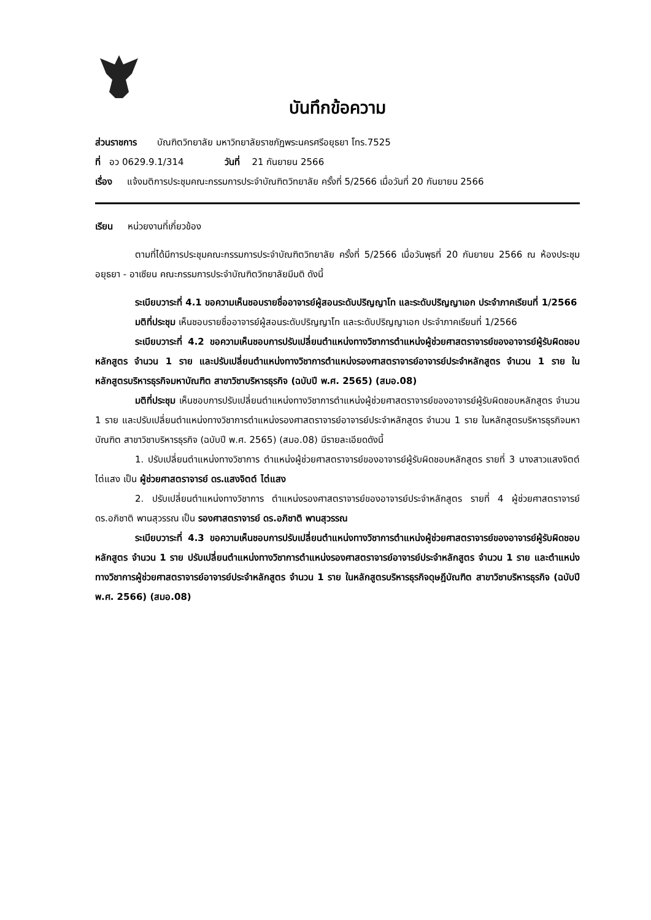บันทึกข้อความ
ส่วนราชการ บัณฑิตวิทยาลัย มหาวิทยาลัยราชภัฏพระนครศรีอยุธยา โทร.7525
ที่ อว 0629.9.1/314 วันที่ 21 กันยายน 2566
เรื่อง แจ้งมติการประชุมคณะกรรมการประจำบัณฑิตวิทยาลัย ครั้งที่ 5/2566 เมื่อวันที่ 20 กันยายน 2566
เรียน หน่วยงานที่เกี่ยวข้อง
ตามที่ได้มีการประชุมคณะกรรมการประจำบัณฑิตวิทยาลัย ครั้งที่ 5/2566 เมื่อวันพุธที่ 20 กันยายน 2566 ณ ห้องประชุมอยุธยา - อาเซียน คณะกรรมการประจำบัณฑิตวิทยาลัยมีมติ ดังนี้
ระเบียบวาระที่ 4.1 ขอความเห็นชอบรายชื่ออาจารย์ผู้สอนระดับปริญญาโท และระดับปริญญาเอก ประจำภาคเรียนที่ 1/2566
มติที่ประชุม เห็นชอบรายชื่ออาจารย์ผู้สอนระดับปริญญาโท และระดับปริญญาเอก ประจำภาคเรียนที่ 1/2566
ระเบียบวาระที่ 4.2 ขอความเห็นชอบการปรับเปลี่ยนตำแหน่งทางวิชาการตำแหน่งผู้ช่วยศาสตราจารย์ของอาจารย์ผู้รับผิดชอบหลักสูตร จำนวน 1 ราย และปรับเปลี่ยนตำแหน่งทางวิชาการตำแหน่งรองศาสตราจารย์อาจารย์ประจำหลักสูตร จำนวน 1 ราย ในหลักสูตรบริหารธุรกิจมหาบัณฑิต สาขาวิชาบริหารธุรกิจ (ฉบับปี พ.ศ. 2565) (สมอ.08)
มติที่ประชุม เห็นชอบการปรับเปลี่ยนตำแหน่งทางวิชาการตำแหน่งผู้ช่วยศาสตราจารย์ของอาจารย์ผู้รับผิดชอบหลักสูตร จำนวน 1 ราย และปรับเปลี่ยนตำแหน่งทางวิชาการตำแหน่งรองศาสตราจารย์อาจารย์ประจำหลักสูตร จำนวน 1 ราย ในหลักสูตรบริหารธุรกิจมหาบัณฑิต สาขาวิชาบริหารธุรกิจ (ฉบับปี พ.ศ. 2565) (สมอ.08) มีรายละเอียดดังนี้
1. ปรับเปลี่ยนตำแหน่งทางวิชาการ ตำแหน่งผู้ช่วยศาสตราจารย์ของอาจารย์ผู้รับผิดชอบหลักสูตร รายที่ 3 นางสาวแสงจิตต์ ไต่แสง เป็น ผู้ช่วยศาสตราจารย์ ดร.แสงจิตต์ ไต่แสง
2. ปรับเปลี่ยนตำแหน่งทางวิชาการ ตำแหน่งรองศาสตราจารย์ของอาจารย์ประจำหลักสูตร รายที่ 4 ผู้ช่วยศาสตราจารย์ ดร.อภิชาติ พานสุวรรณ เป็น รองศาสตราจารย์ ดร.อภิชาติ พานสุวรรณ
ระเบียบวาระที่ 4.3 ขอความเห็นชอบการปรับเปลี่ยนตำแหน่งทางวิชาการตำแหน่งผู้ช่วยศาสตราจารย์ของอาจารย์ผู้รับผิดชอบหลักสูตร จำนวน 1 ราย ปรับเปลี่ยนตำแหน่งทางวิชาการตำแหน่งรองศาสตราจารย์อาจารย์ประจำหลักสูตร จำนวน 1 ราย และตำแหน่งทางวิชาการผู้ช่วยศาสตราจารย์อาจารย์ประจำหลักสูตร จำนวน 1 ราย ในหลักสูตรบริหารธุรกิจดุษฎีบัณฑิต สาขาวิชาบริหารธุรกิจ (ฉบับปี พ.ศ. 2566) (สมอ.08)